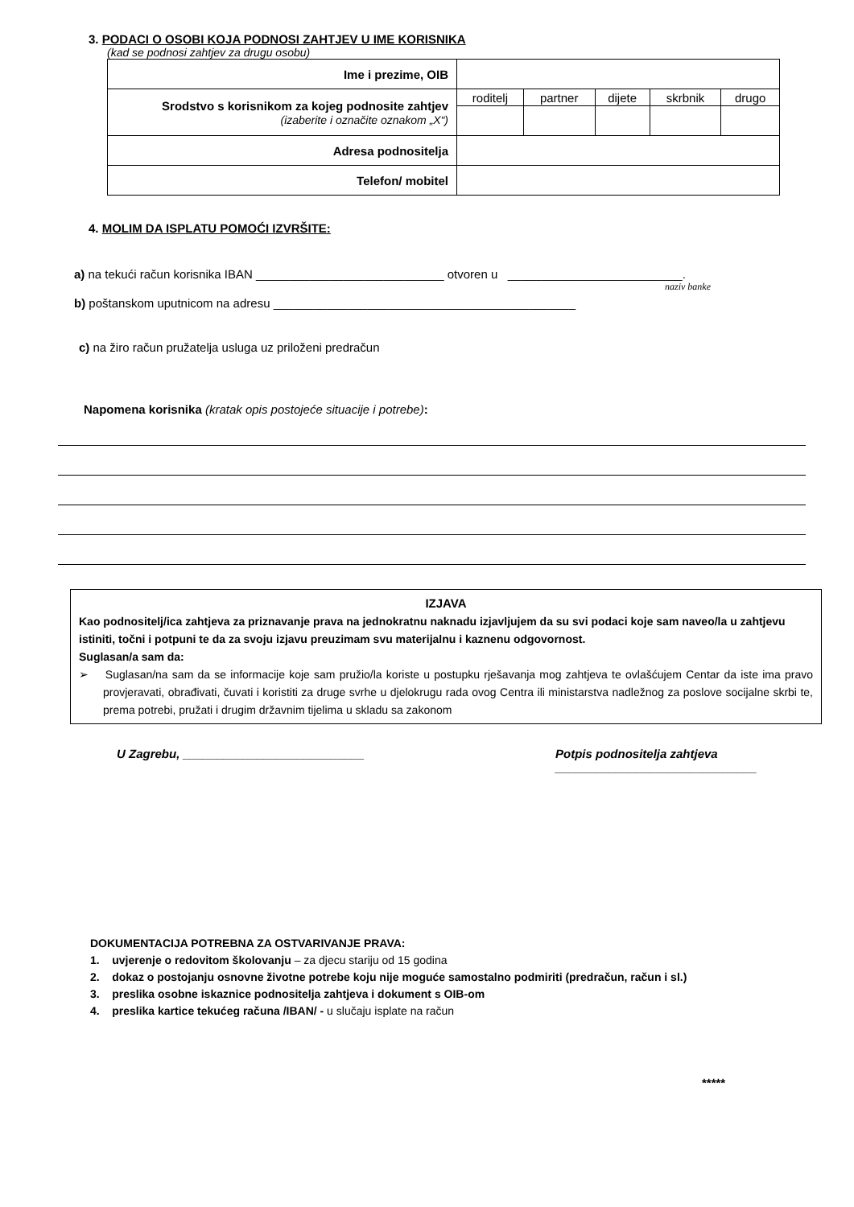3. PODACI O OSOBI KOJA PODNOSI ZAHTJEV U IME KORISNIKA
(kad se podnosi zahtjev za drugu osobu)
| Ime i prezime, OIB | | | | | |
| Srodstvo s korisnikom za kojeg podnosite zahtjev (izaberite i označite oznakom „X“) | roditelj | partner | dijete | skrbnik | drugo |
| Adresa podnositelja | | | | | |
| Telefon/ mobitel | | | | | |
4. MOLIM DA ISPLATU POMOĆI IZVRŠITE:
a) na tekući račun korisnika IBAN ____________________________ otvoren u __________________________.
naziv banke
b) poštanskom uputnicom na adresu _____________________________________________
c) na žiro račun pružatelja usluga uz priloženi predračun
Napomena korisnika (kratak opis postojeće situacije i potrebe):
IZJAVA
Kao podnositelj/ica zahtjeva za priznavanje prava na jednokratnu naknadu izjavljujem da su svi podaci koje sam naveo/la u zahtjevu istiniti, točni i potpuni te da za svoju izjavu preuzimam svu materijalnu i kaznenu odgovornost.
Suglasan/a sam da:
➢ Suglasan/na sam da se informacije koje sam pružio/la koriste u postupku rješavanja mog zahtjeva te ovlašćujem Centar da iste ima pravo provjeravati, obrađivati, čuvati i koristiti za druge svrhe u djelokrugu rada ovog Centra ili ministarstva nadležnog za poslove socijalne skrbi te, prema potrebi, pružati i drugim državnim tijelima u skladu sa zakonom
U Zagrebu, ___________________________ Potpis podnositelja zahtjeva
______________________________
DOKUMENTACIJA POTREBNA ZA OSTVARIVANJE PRAVA:
1. uvjerenje o redovitom školovanju – za djecu stariju od 15 godina
2. dokaz o postojanju osnovne životne potrebe koju nije moguće samostalno podmiriti (predračun, račun i sl.)
3. preslika osobne iskaznice podnositelja zahtjeva i dokument s OIB-om
4. preslika kartice tekućeg računa /IBAN/ - u slučaju isplate na račun
*****